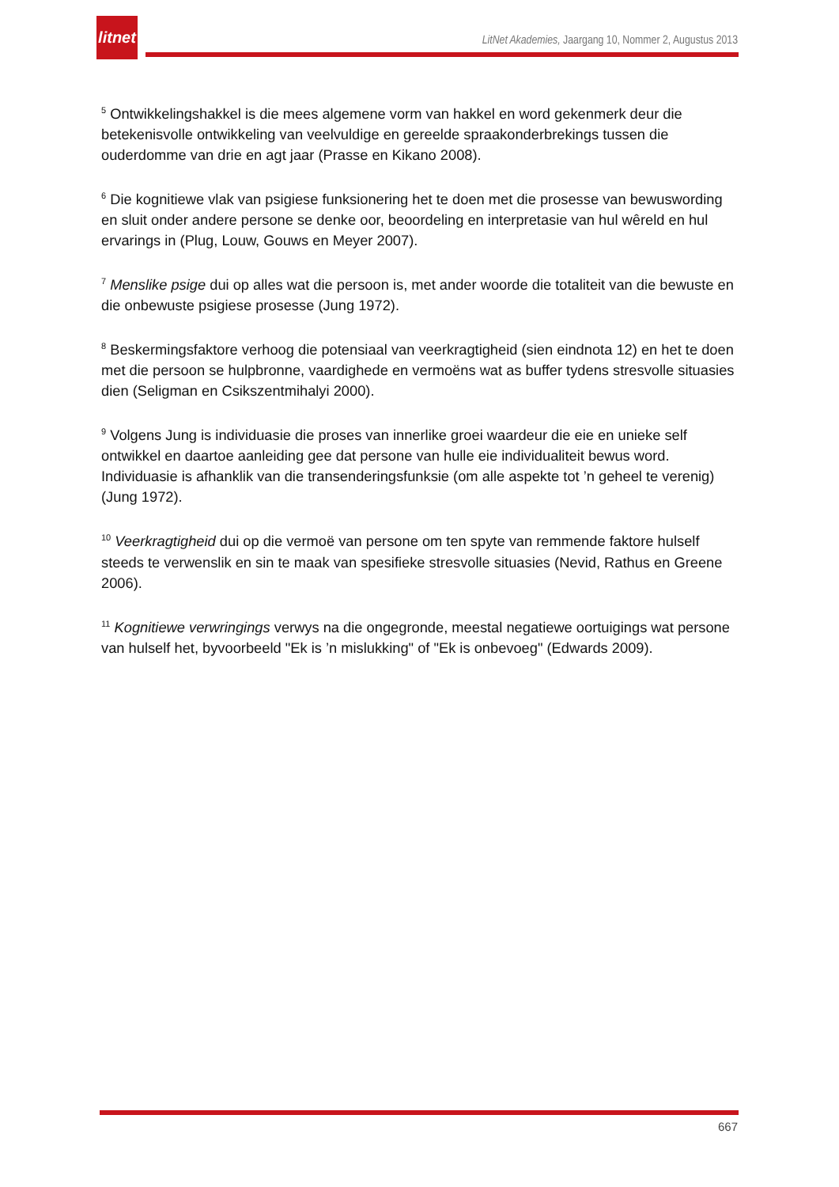litnet
LitNet Akademies, Jaargang 10, Nommer 2, Augustus 2013
<sup>5</sup> Ontwikkelingshakkel is die mees algemene vorm van hakkel en word gekenmerk deur die betekenisvolle ontwikkeling van veelvuldige en gereelde spraakonderbrekings tussen die ouderdomme van drie en agt jaar (Prasse en Kikano 2008).
<sup>6</sup> Die kognitiewe vlak van psigiese funksionering het te doen met die prosesse van bewuswording en sluit onder andere persone se denke oor, beoordeling en interpretasie van hul wêreld en hul ervarings in (Plug, Louw, Gouws en Meyer 2007).
<sup>7</sup> Menslike psige dui op alles wat die persoon is, met ander woorde die totaliteit van die bewuste en die onbewuste psigiese prosesse (Jung 1972).
<sup>8</sup> Beskermingsfaktore verhoog die potensiaal van veerkragtigheid (sien eindnota 12) en het te doen met die persoon se hulpbronne, vaardighede en vermoëns wat as buffer tydens stresvolle situasies dien (Seligman en Csikszentmihalyi 2000).
<sup>9</sup> Volgens Jung is individuasie die proses van innerlike groei waardeur die eie en unieke self ontwikkel en daartoe aanleiding gee dat persone van hulle eie individualiteit bewus word. Individuasie is afhanklik van die transenderingsfunksie (om alle aspekte tot ’n geheel te verenig) (Jung 1972).
<sup>10</sup> Veerkragtigheid dui op die vermoë van persone om ten spyte van remmende faktore hulself steeds te verwenslik en sin te maak van spesifieke stresvolle situasies (Nevid, Rathus en Greene 2006).
<sup>11</sup> Kognitiewe verwringings verwys na die ongegronde, meestal negatiewe oortuigings wat persone van hulself het, byvoorbeeld "Ek is ’n mislukking" of "Ek is onbevoeg" (Edwards 2009).
667